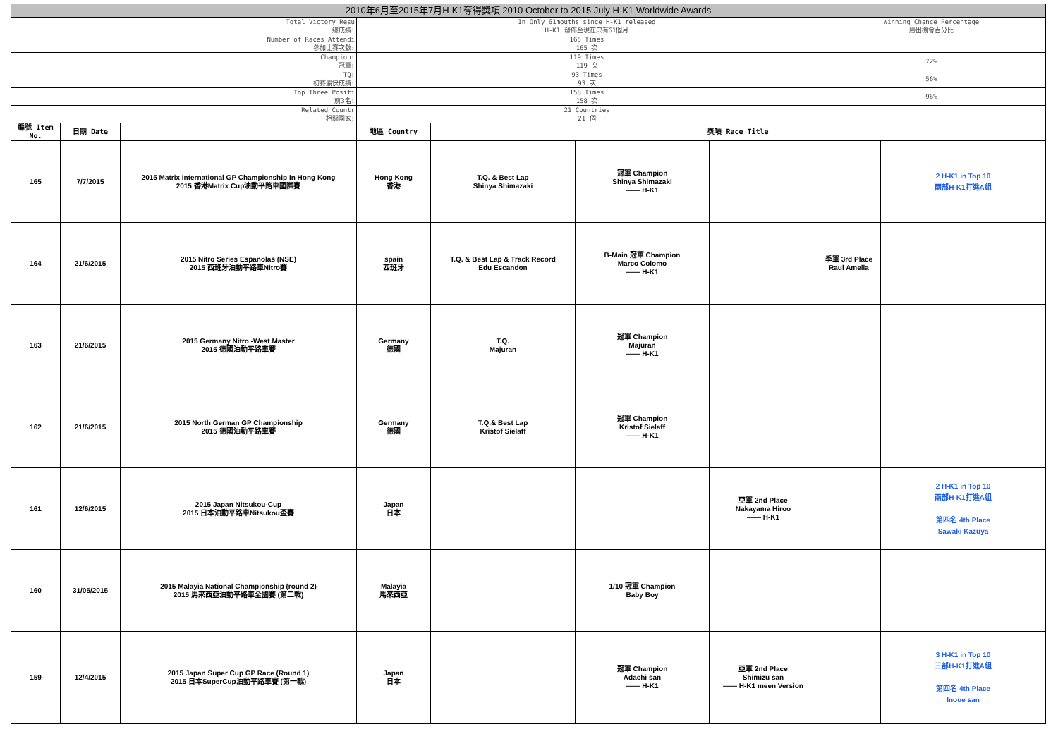| 2010年6月至2015年7月H-K1奪得獎項 2010 October to 2015 July H-K1 Worldwide Awards | | | | | | | | |
| Total Victory Resu 總成績: | | | In Only 61mouths since H-K1 released H-K1 發佈至現在只有61個月 | | | | Winning Chance Percentage 勝出機會百分比 | |
| Number of Races Attendi 參加比賽次數: | | | 165 Times 165 次 | | | | | |
| Champion: 冠軍: | | | 119 Times 119 次 | | | | 72% | |
| TQ: 初賽最快成績: | | | 93 Times 93 次 | | | | 56% | |
| Top Three Positi 前3名: | | | 158 Times 158 次 | | | | 96% | |
| Related Countr 相關國家: | | | 21 Countries 21 個 | | | | | |
| 編號 Item No. | 日期 Date | | 地區 Country | 獎項 Race Title | | | | |
| 165 | 7/7/2015 | 2015 Matrix International GP Championship In Hong Kong 2015 香港Matrix Cup油動平路車國際賽 | Hong Kong 香港 | T.Q. & Best Lap Shinya Shimazaki | 冠軍 Champion Shinya Shimazaki —— H-K1 | | | 2 H-K1 in Top 10 兩部H-K1打進A組 |
| 164 | 21/6/2015 | 2015 Nitro Series Espanolas (NSE) 2015 西班牙油動平路車Nitro賽 | spain 西班牙 | T.Q. & Best Lap & Track Record Edu Escandon | B-Main 冠軍 Champion Marco Colomo —— H-K1 | | 季軍 3rd Place Raul Amella | |
| 163 | 21/6/2015 | 2015 Germany Nitro -West Master 2015 德國油動平路車賽 | Germany 德國 | T.Q. Majuran | 冠軍 Champion Majuran —— H-K1 | | | |
| 162 | 21/6/2015 | 2015 North German GP Championship 2015 德國油動平路車賽 | Germany 德國 | T.Q.& Best Lap Kristof Sielaff | 冠軍 Champion Kristof Sielaff —— H-K1 | | | |
| 161 | 12/6/2015 | 2015 Japan Nitsukou-Cup 2015 日本油動平路車Nitsukou盃賽 | Japan 日本 | | | 亞軍 2nd Place Nakayama Hiroo —— H-K1 | | 2 H-K1 in Top 10 兩部H-K1打進A組 第四名 4th Place Sawaki Kazuya |
| 160 | 31/05/2015 | 2015 Malayia National Championship (round 2) 2015 馬來西亞油動平路車全國賽 (第二戰) | Malayia 馬來西亞 | | 1/10 冠軍 Champion Baby Boy | | | |
| 159 | 12/4/2015 | 2015 Japan Super Cup GP Race (Round 1) 2015 日本SuperCup油動平路車賽 (第一戰) | Japan 日本 | | 冠軍 Champion Adachi san —— H-K1 | 亞軍 2nd Place Shimizu san —— H-K1 meen Version | | 3 H-K1 in Top 10 三部H-K1打進A組 第四名 4th Place Inoue san |